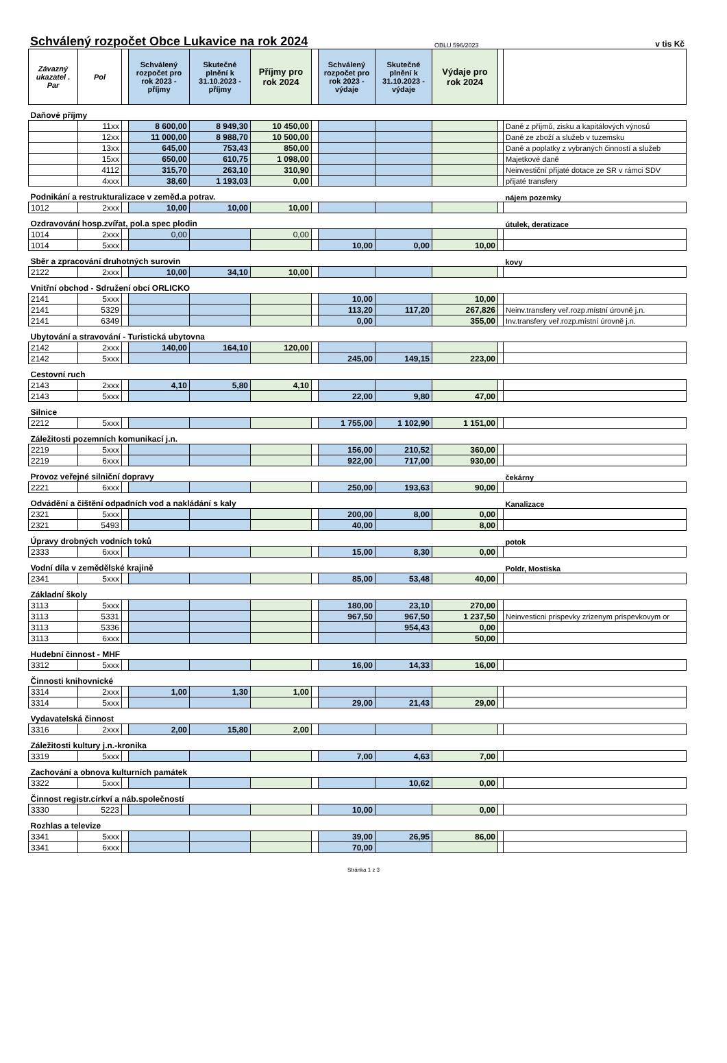Schválený rozpočet Obce Lukavice na rok 2024
OBLU 596/2023
v tis Kč
| Závazný ukazatel . Par | Pol | | Schválený rozpočet pro rok 2023 - příjmy | Skutečné plnění k 31.10.2023 - příjmy | Příjmy pro rok 2024 | | Schválený rozpočet pro rok 2023 - výdaje | Skutečné plnění k 31.10.2023 - výdaje | Výdaje pro rok 2024 | | |
| --- | --- | --- | --- | --- | --- | --- | --- | --- | --- | --- | --- |
| Daňové příjmy | | | | | | | | | | | |
| | 11xx | | 8 600,00 | 8 949,30 | 10 450,00 | | | | | | Daně z příjmů, zisku a kapitálových výnosů |
| | 12xx | | 11 000,00 | 8 988,70 | 10 500,00 | | | | | | Daně ze zboží a služeb v tuzemsku |
| | 13xx | | 645,00 | 753,43 | 850,00 | | | | | | Daně a poplatky z vybraných činností a služeb |
| | 15xx | | 650,00 | 610,75 | 1 098,00 | | | | | | Majetkové daně |
| | 4112 | | 315,70 | 263,10 | 310,90 | | | | | | Neinvestiční přijaté dotace ze SR v rámci SDV |
| | 4xxx | | 38,60 | 1 193,03 | 0,00 | | | | | | přijaté transfery |
| Podnikání a restrukturalizace v zeměd.a potrav. | | | | | | | | | | | nájem pozemky |
| 1012 | 2xxx | | 10,00 | 10,00 | 10,00 | | | | | | |
| Ozdravování hosp.zvířat, pol.a spec plodin | | | | | | | | | | | útulek, deratizace |
| 1014 | 2xxx | | 0,00 | | 0,00 | | | | | | |
| 1014 | 5xxx | | | | | | 10,00 | 0,00 | 10,00 | | |
| Sběr a zpracování druhotných surovin | | | | | | | | | | | kovy |
| 2122 | 2xxx | | 10,00 | 34,10 | 10,00 | | | | | | |
| Vnitřní obchod - Sdružení obcí ORLICKO | | | | | | | | | | | |
| 2141 | 5xxx | | | | | | 10,00 | | 10,00 | | |
| 2141 | 5329 | | | | | | 113,20 | 117,20 | 267,826 | | Neinv.transfery veř.rozp.místní úrovně j.n. |
| 2141 | 6349 | | | | | | 0,00 | | 355,00 | | Inv.transfery veř.rozp.místní úrovně j.n. |
| Ubytování a stravování - Turistická ubytovna | | | | | | | | | | | |
| 2142 | 2xxx | | 140,00 | 164,10 | 120,00 | | | | | | |
| 2142 | 5xxx | | | | | | 245,00 | 149,15 | 223,00 | | |
| Cestovní ruch | | | | | | | | | | | |
| 2143 | 2xxx | | 4,10 | 5,80 | 4,10 | | | | | | |
| 2143 | 5xxx | | | | | | 22,00 | 9,80 | 47,00 | | |
| Silnice | | | | | | | | | | | |
| 2212 | 5xxx | | | | | | 1 755,00 | 1 102,90 | 1 151,00 | | |
| Záležitosti pozemních komunikací j.n. | | | | | | | | | | | |
| 2219 | 5xxx | | | | | | 156,00 | 210,52 | 360,00 | | |
| 2219 | 6xxx | | | | | | 922,00 | 717,00 | 930,00 | | |
| Provoz veřejné silniční dopravy | | | | | | | | | | | čekárny |
| 2221 | 6xxx | | | | | | 250,00 | 193,63 | 90,00 | | |
| Odvádění a čištění odpadních vod a nakládání s kaly | | | | | | | | | | | Kanalizace |
| 2321 | 5xxx | | | | | | 200,00 | 8,00 | 0,00 | | |
| 2321 | 5493 | | | | | | 40,00 | | 8,00 | | |
| Úpravy drobných vodních toků | | | | | | | | | | | potok |
| 2333 | 6xxx | | | | | | 15,00 | 8,30 | 0,00 | | |
| Vodní díla v zemědělské krajině | | | | | | | | | | | Poldr, Mostiska |
| 2341 | 5xxx | | | | | | 85,00 | 53,48 | 40,00 | | |
| Základní školy | | | | | | | | | | | |
| 3113 | 5xxx | | | | | | 180,00 | 23,10 | 270,00 | | |
| 3113 | 5331 | | | | | | 967,50 | 967,50 | 1 237,50 | | Neinvesticni prispevky zrizenym prispevkovym or |
| 3113 | 5336 | | | | | | | 954,43 | 0,00 | | |
| 3113 | 6xxx | | | | | | | | 50,00 | | |
| Hudební činnost - MHF | | | | | | | | | | | |
| 3312 | 5xxx | | | | | | 16,00 | 14,33 | 16,00 | | |
| Činnosti knihovnické | | | | | | | | | | | |
| 3314 | 2xxx | | 1,00 | 1,30 | 1,00 | | | | | | |
| 3314 | 5xxx | | | | | | 29,00 | 21,43 | 29,00 | | |
| Vydavatelská činnost | | | | | | | | | | | |
| 3316 | 2xxx | | 2,00 | 15,80 | 2,00 | | | | | | |
| Záležitosti kultury j.n.-kronika | | | | | | | | | | | |
| 3319 | 5xxx | | | | | | 7,00 | 4,63 | 7,00 | | |
| Zachování a obnova kulturních památek | | | | | | | | | | | |
| 3322 | 5xxx | | | | | | | 10,62 | 0,00 | | |
| Činnost registr.církví a náb.společností | | | | | | | | | | | |
| 3330 | 5223 | | | | | | 10,00 | | 0,00 | | |
| Rozhlas a televize | | | | | | | | | | | |
| 3341 | 5xxx | | | | | | 39,00 | 26,95 | 86,00 | | |
| 3341 | 6xxx | | | | | | 70,00 | | | | |
Stránka 1 z 3